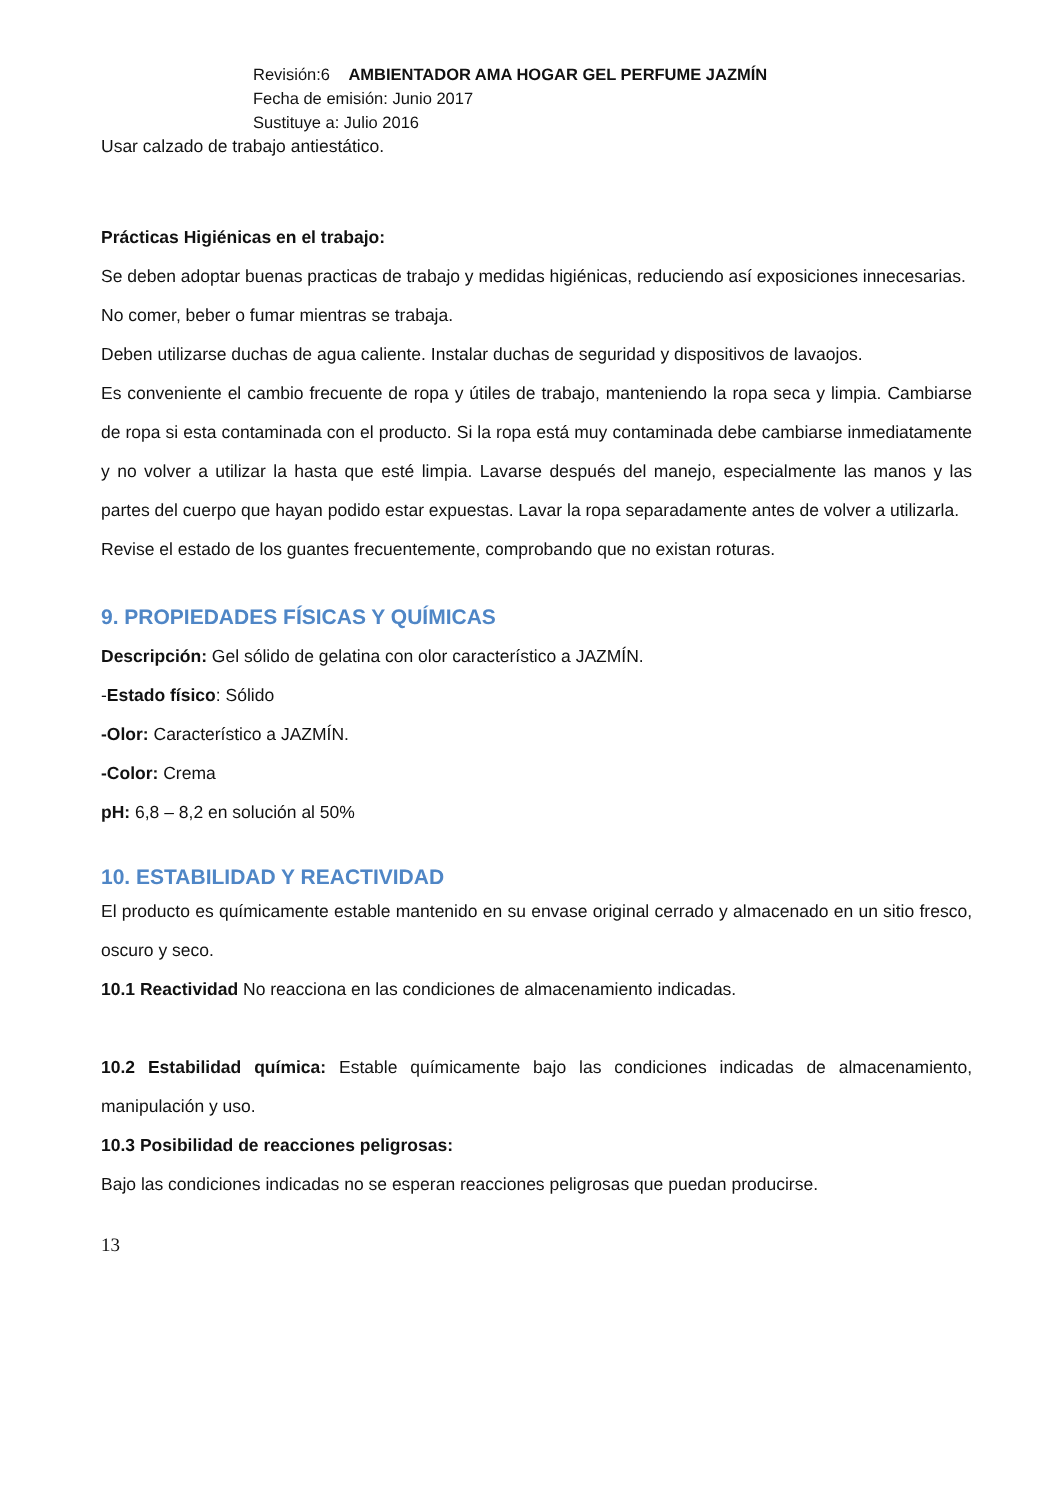Revisión:6 AMBIENTADOR AMA HOGAR GEL PERFUME JAZMÍN
Fecha de emisión: Junio 2017
Sustituye a: Julio 2016
Usar calzado de trabajo antiestático.
Prácticas Higiénicas en el trabajo:
Se deben adoptar buenas practicas de trabajo y medidas higiénicas, reduciendo así exposiciones innecesarias.
No comer, beber o fumar mientras se trabaja.
Deben utilizarse duchas de agua caliente. Instalar duchas de seguridad y dispositivos de lavaojos.
Es conveniente el cambio frecuente de ropa y útiles de trabajo, manteniendo la ropa seca y limpia. Cambiarse de ropa si esta contaminada con el producto. Si la ropa está muy contaminada debe cambiarse inmediatamente y no volver a utilizar la hasta que esté limpia. Lavarse después del manejo, especialmente las manos y las partes del cuerpo que hayan podido estar expuestas. Lavar la ropa separadamente antes de volver a utilizarla.
Revise el estado de los guantes frecuentemente, comprobando que no existan roturas.
9. PROPIEDADES FÍSICAS Y QUÍMICAS
Descripción: Gel sólido de gelatina con olor característico a JAZMÍN.
-Estado físico: Sólido
-Olor: Característico a JAZMÍN.
-Color: Crema
pH: 6,8 – 8,2 en solución al 50%
10. ESTABILIDAD Y REACTIVIDAD
El producto es químicamente estable mantenido en su envase original cerrado y almacenado en un sitio fresco, oscuro y seco.
10.1 Reactividad No reacciona en las condiciones de almacenamiento indicadas.
10.2 Estabilidad química: Estable químicamente bajo las condiciones indicadas de almacenamiento, manipulación y uso.
10.3 Posibilidad de reacciones peligrosas:
Bajo las condiciones indicadas no se esperan reacciones peligrosas que puedan producirse.
13